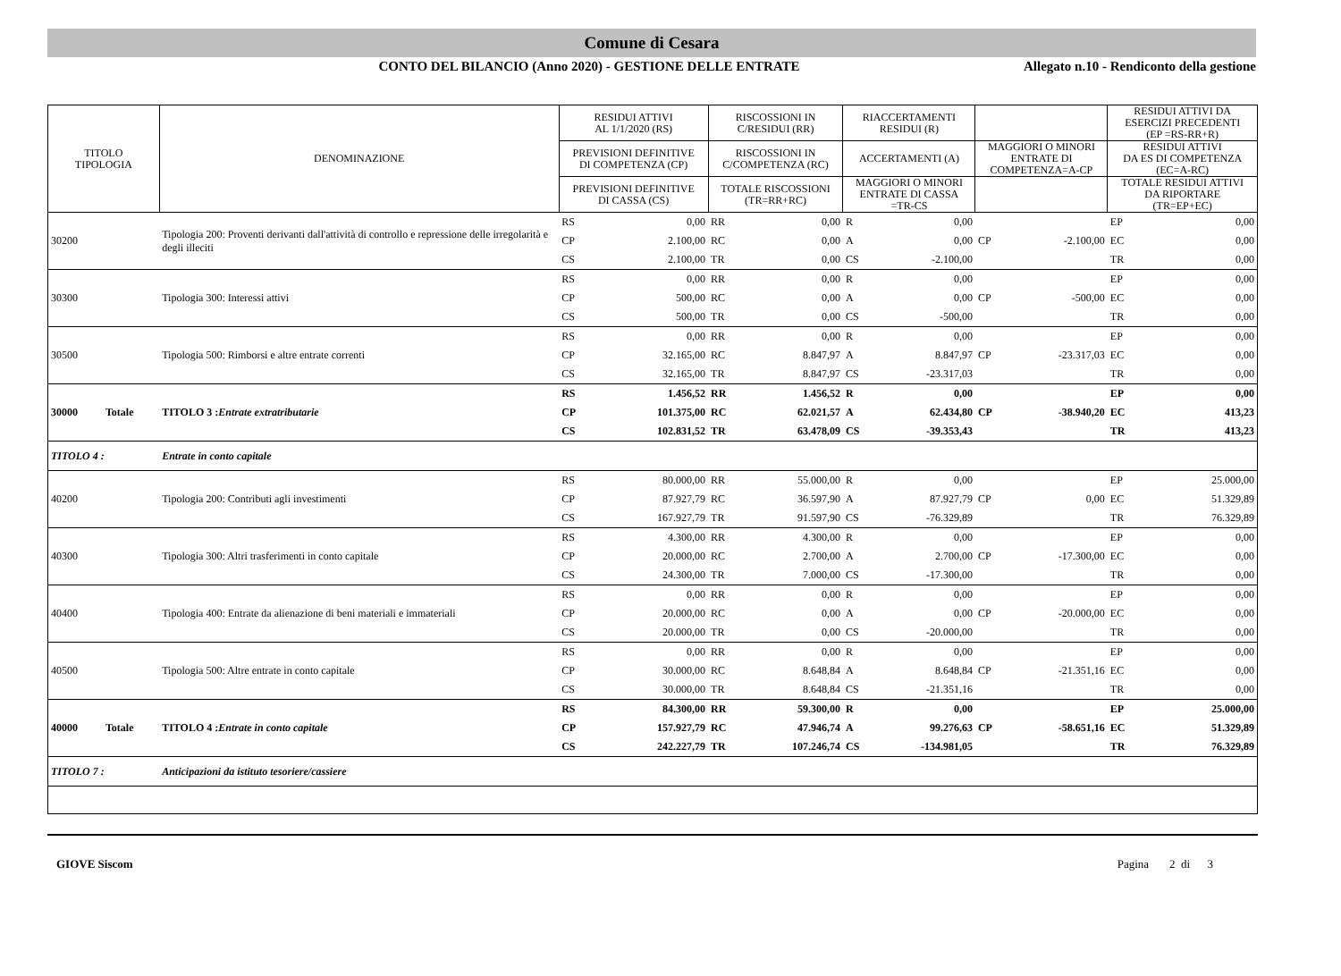Comune di Cesara
CONTO DEL BILANCIO (Anno 2020) - GESTIONE DELLE ENTRATE
Allegato n.10 - Rendiconto della gestione
| TITOLO TIPOLOGIA | | DENOMINAZIONE | RESIDUI ATTIVI AL 1/1/2020 (RS) | | RISCOSSIONI IN C/RESIDUI (RR) | | RIACCERTAMENTI RESIDUI (R) | | | | RESIDUI ATTIVI DA ESERCIZI PRECEDENTI (EP =RS-RR+R) | |
| --- | --- | --- | --- | --- | --- | --- | --- | --- | --- | --- | --- | --- |
| | | | PREVISIONI DEFINITIVE DI COMPETENZA (CP) | | RISCOSSIONI IN C/COMPETENZA (RC) | | ACCERTAMENTI (A) | | MAGGIORI O MINORI ENTRATE DI COMPETENZA=A-CP | | RESIDUI ATTIVI DA ES DI COMPETENZA (EC=A-RC) | |
| | | | PREVISIONI DEFINITIVE DI CASSA (CS) | | TOTALE RISCOSSIONI (TR=RR+RC) | | MAGGIORI O MINORI ENTRATE DI CASSA =TR-CS | | | | TOTALE RESIDUI ATTIVI DA RIPORTARE (TR=EP+EC) | |
| 30200 | | Tipologia 200: Proventi derivanti dall'attività di controllo e repressione delle irregolarità e degli illeciti | RS | 0,00 | RR | 0,00 | R | 0,00 | | | EP | 0,00 |
| | | | CP | 2.100,00 | RC | 0,00 | A | 0,00 | CP | -2.100,00 | EC | 0,00 |
| | | | CS | 2.100,00 | TR | 0,00 | CS | -2.100,00 | | | TR | 0,00 |
| 30300 | | Tipologia 300: Interessi attivi | RS | 0,00 | RR | 0,00 | R | 0,00 | | | EP | 0,00 |
| | | | CP | 500,00 | RC | 0,00 | A | 0,00 | CP | -500,00 | EC | 0,00 |
| | | | CS | 500,00 | TR | 0,00 | CS | -500,00 | | | TR | 0,00 |
| 30500 | | Tipologia 500: Rimborsi e altre entrate correnti | RS | 0,00 | RR | 0,00 | R | 0,00 | | | EP | 0,00 |
| | | | CP | 32.165,00 | RC | 8.847,97 | A | 8.847,97 | CP | -23.317,03 | EC | 0,00 |
| | | | CS | 32.165,00 | TR | 8.847,97 | CS | -23.317,03 | | | TR | 0,00 |
| 30000 | Totale | TITOLO 3 : Entrate extratributarie | RS | 1.456,52 | RR | 1.456,52 | R | 0,00 | | | EP | 0,00 |
| | | | CP | 101.375,00 | RC | 62.021,57 | A | 62.434,80 | CP | -38.940,20 | EC | 413,23 |
| | | | CS | 102.831,52 | TR | 63.478,09 | CS | -39.353,43 | | | TR | 413,23 |
| TITOLO 4 : | | Entrate in conto capitale | | | | | | | | | | |
| 40200 | | Tipologia 200: Contributi agli investimenti | RS | 80.000,00 | RR | 55.000,00 | R | 0,00 | | | EP | 25.000,00 |
| | | | CP | 87.927,79 | RC | 36.597,90 | A | 87.927,79 | CP | 0,00 | EC | 51.329,89 |
| | | | CS | 167.927,79 | TR | 91.597,90 | CS | -76.329,89 | | | TR | 76.329,89 |
| 40300 | | Tipologia 300: Altri trasferimenti in conto capitale | RS | 4.300,00 | RR | 4.300,00 | R | 0,00 | | | EP | 0,00 |
| | | | CP | 20.000,00 | RC | 2.700,00 | A | 2.700,00 | CP | -17.300,00 | EC | 0,00 |
| | | | CS | 24.300,00 | TR | 7.000,00 | CS | -17.300,00 | | | TR | 0,00 |
| 40400 | | Tipologia 400: Entrate da alienazione di beni materiali e immateriali | RS | 0,00 | RR | 0,00 | R | 0,00 | | | EP | 0,00 |
| | | | CP | 20.000,00 | RC | 0,00 | A | 0,00 | CP | -20.000,00 | EC | 0,00 |
| | | | CS | 20.000,00 | TR | 0,00 | CS | -20.000,00 | | | TR | 0,00 |
| 40500 | | Tipologia 500: Altre entrate in conto capitale | RS | 0,00 | RR | 0,00 | R | 0,00 | | | EP | 0,00 |
| | | | CP | 30.000,00 | RC | 8.648,84 | A | 8.648,84 | CP | -21.351,16 | EC | 0,00 |
| | | | CS | 30.000,00 | TR | 8.648,84 | CS | -21.351,16 | | | TR | 0,00 |
| 40000 | Totale | TITOLO 4 : Entrate in conto capitale | RS | 84.300,00 | RR | 59.300,00 | R | 0,00 | | | EP | 25.000,00 |
| | | | CP | 157.927,79 | RC | 47.946,74 | A | 99.276,63 | CP | -58.651,16 | EC | 51.329,89 |
| | | | CS | 242.227,79 | TR | 107.246,74 | CS | -134.981,05 | | | TR | 76.329,89 |
| TITOLO 7 : | | Anticipazioni da istituto tesoriere/cassiere | | | | | | | | | | |
GIOVE Siscom Pagina 2 di 3